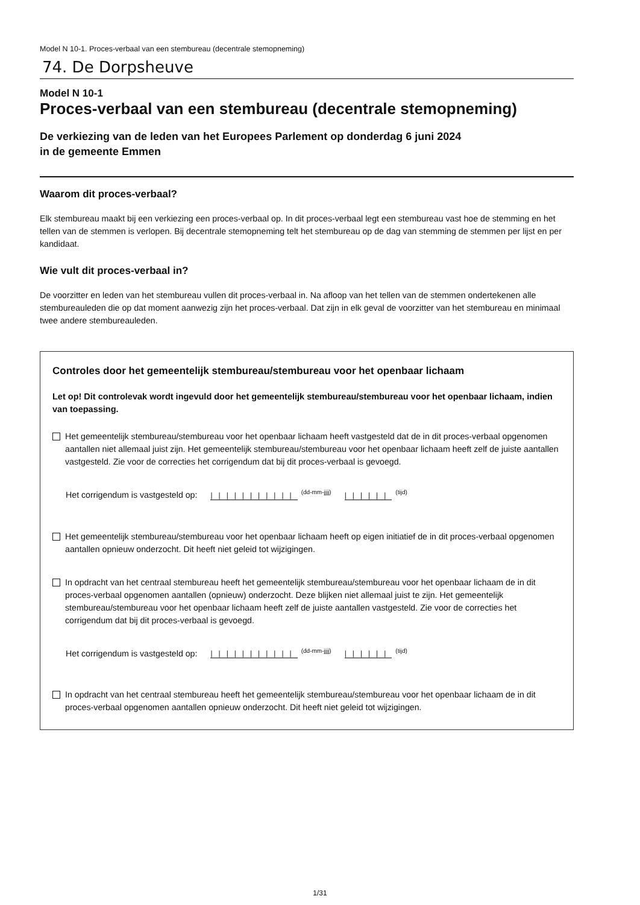Model N 10-1. Proces-verbaal van een stembureau (decentrale stemopneming)
74. De Dorpsheuve
Model N 10-1
Proces-verbaal van een stembureau (decentrale stemopneming)
De verkiezing van de leden van het Europees Parlement op donderdag 6 juni 2024
in de gemeente Emmen
Waarom dit proces-verbaal?
Elk stembureau maakt bij een verkiezing een proces-verbaal op. In dit proces-verbaal legt een stembureau vast hoe de stemming en het tellen van de stemmen is verlopen. Bij decentrale stemopneming telt het stembureau op de dag van stemming de stemmen per lijst en per kandidaat.
Wie vult dit proces-verbaal in?
De voorzitter en leden van het stembureau vullen dit proces-verbaal in. Na afloop van het tellen van de stemmen ondertekenen alle stembureauleden die op dat moment aanwezig zijn het proces-verbaal. Dat zijn in elk geval de voorzitter van het stembureau en minimaal twee andere stembureauleden.
Controles door het gemeentelijk stembureau/stembureau voor het openbaar lichaam
Let op! Dit controlevak wordt ingevuld door het gemeentelijk stembureau/stembureau voor het openbaar lichaam, indien van toepassing.
Het gemeentelijk stembureau/stembureau voor het openbaar lichaam heeft vastgesteld dat de in dit proces-verbaal opgenomen aantallen niet allemaal juist zijn. Het gemeentelijk stembureau/stembureau voor het openbaar lichaam heeft zelf de juiste aantallen vastgesteld. Zie voor de correcties het corrigendum dat bij dit proces-verbaal is gevoegd.
Het corrigendum is vastgesteld op: |||||||||||<sup>(dd-mm-jjjj)</sup> ||||||<sup>(tijd)</sup>
Het gemeentelijk stembureau/stembureau voor het openbaar lichaam heeft op eigen initiatief de in dit proces-verbaal opgenomen aantallen opnieuw onderzocht. Dit heeft niet geleid tot wijzigingen.
In opdracht van het centraal stembureau heeft het gemeentelijk stembureau/stembureau voor het openbaar lichaam de in dit proces-verbaal opgenomen aantallen (opnieuw) onderzocht. Deze blijken niet allemaal juist te zijn. Het gemeentelijk stembureau/stembureau voor het openbaar lichaam heeft zelf de juiste aantallen vastgesteld. Zie voor de correcties het corrigendum dat bij dit proces-verbaal is gevoegd.
Het corrigendum is vastgesteld op: |||||||||||<sup>(dd-mm-jjjj)</sup> ||||||<sup>(tijd)</sup>
In opdracht van het centraal stembureau heeft het gemeentelijk stembureau/stembureau voor het openbaar lichaam de in dit proces-verbaal opgenomen aantallen opnieuw onderzocht. Dit heeft niet geleid tot wijzigingen.
1/31